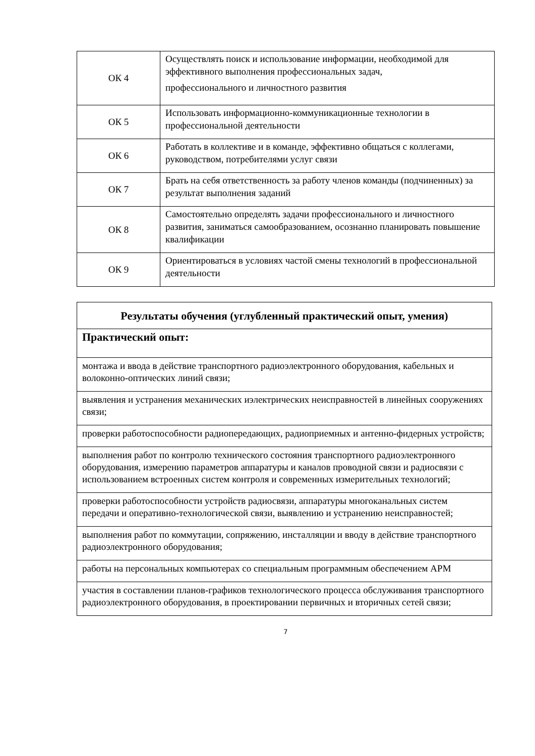| ОК 4 | Осуществлять поиск и использование информации, необходимой для эффективного выполнения профессиональных задач, профессионального и личностного развития |
| ОК 5 | Использовать информационно-коммуникационные технологии в профессиональной деятельности |
| ОК 6 | Работать в коллективе и в команде, эффективно общаться с коллегами, руководством, потребителями услуг связи |
| ОК 7 | Брать на себя ответственность за работу членов команды (подчиненных) за результат выполнения заданий |
| ОК 8 | Самостоятельно определять задачи профессионального и личностного развития, заниматься самообразованием, осознанно планировать повышение квалификации |
| ОК 9 | Ориентироваться в условиях частой смены технологий в профессиональной деятельности |
| Результаты обучения (углубленный практический опыт, умения) |
| --- |
| Практический опыт: |
| монтажа и ввода в действие транспортного радиоэлектронного оборудования, кабельных и волоконно-оптических линий связи; |
| выявления и устранения механических иэлектрических неисправностей в линейных сооружениях связи; |
| проверки работоспособности радиопередающих, радиоприемных и антенно-фидерных устройств; |
| выполнения работ по контролю технического состояния транспортного радиоэлектронного оборудования, измерению параметров аппаратуры и каналов проводной связи и радиосвязи с использованием встроенных систем контроля и современных измерительных технологий; |
| проверки работоспособности устройств радиосвязи, аппаратуры многоканальных систем передачи и оперативно-технологической связи, выявлению и устранению неисправностей; |
| выполнения работ по коммутации, сопряжению, инсталляции и вводу в действие транспортного радиоэлектронного оборудования; |
| работы на персональных компьютерах со специальным программным обеспечением АРМ |
| участия в составлении планов-графиков технологического процесса обслуживания транспортного радиоэлектронного оборудования, в проектировании первичных и вторичных сетей связи; |
7